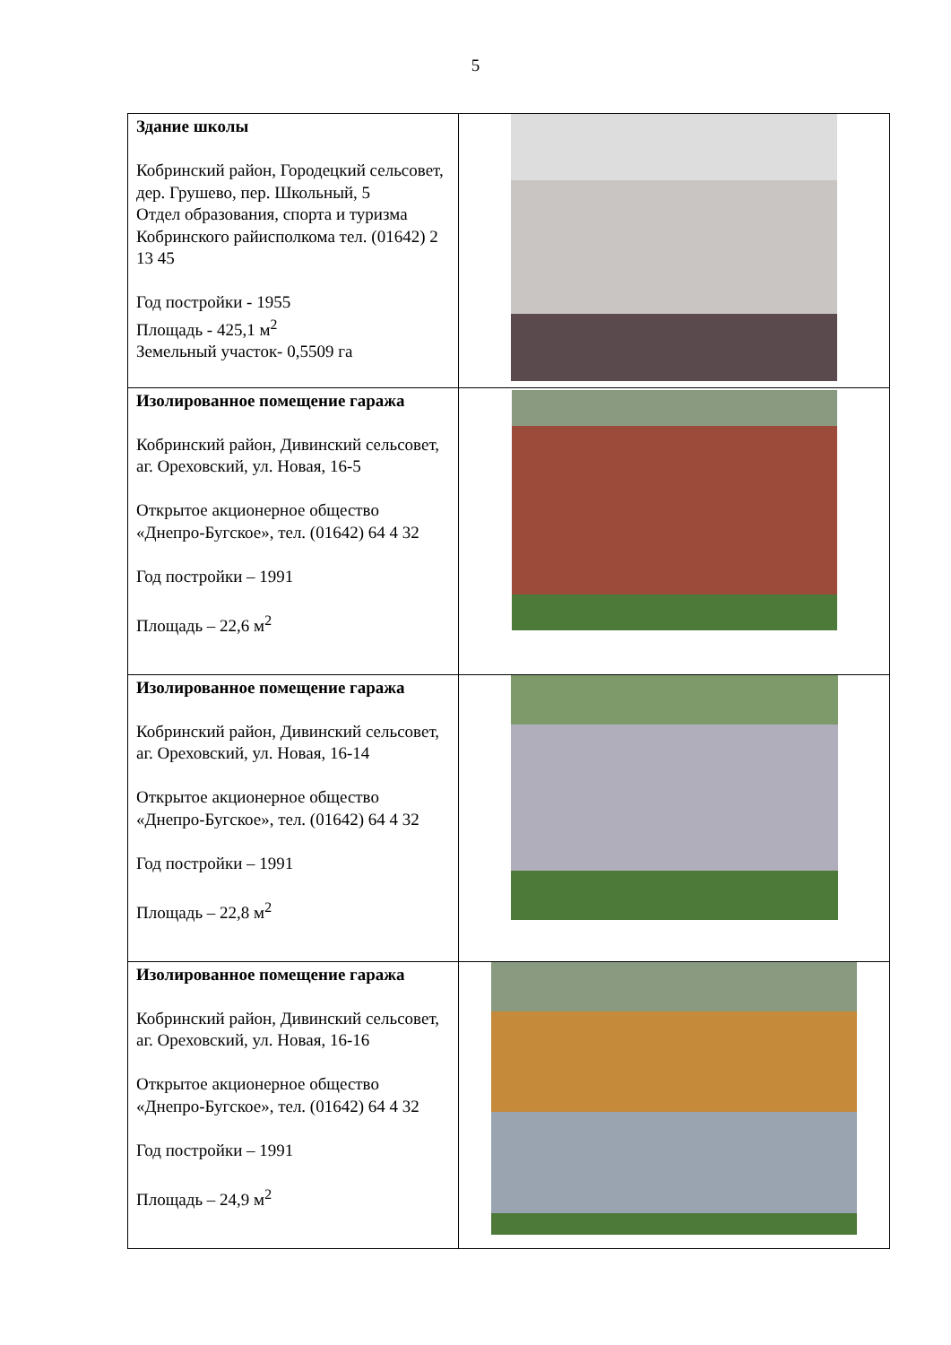5
| Здание школы Кобринский район, Городецкий сельсовет, дер. Грушево, пер. Школьный, 5 Отдел образования, спорта и туризма Кобринского райисполкома тел. (01642) 2 13 45 Год постройки - 1955 Площадь - 425,1 м<sup>2</sup> Земельный участок- 0,5509 га | |
| Изолированное помещение гаража Кобринский район, Дивинский сельсовет, аг. Ореховский, ул. Новая, 16-5 Открытое акционерное общество «Днепро-Бугское», тел. (01642) 64 4 32 Год постройки – 1991 Площадь – 22,6 м<sup>2</sup> | |
| Изолированное помещение гаража Кобринский район, Дивинский сельсовет, аг. Ореховский, ул. Новая, 16-14 Открытое акционерное общество «Днепро-Бугское», тел. (01642) 64 4 32 Год постройки – 1991 Площадь – 22,8 м<sup>2</sup> | |
| Изолированное помещение гаража Кобринский район, Дивинский сельсовет, аг. Ореховский, ул. Новая, 16-16 Открытое акционерное общество «Днепро-Бугское», тел. (01642) 64 4 32 Год постройки – 1991 Площадь – 24,9 м<sup>2</sup> | |